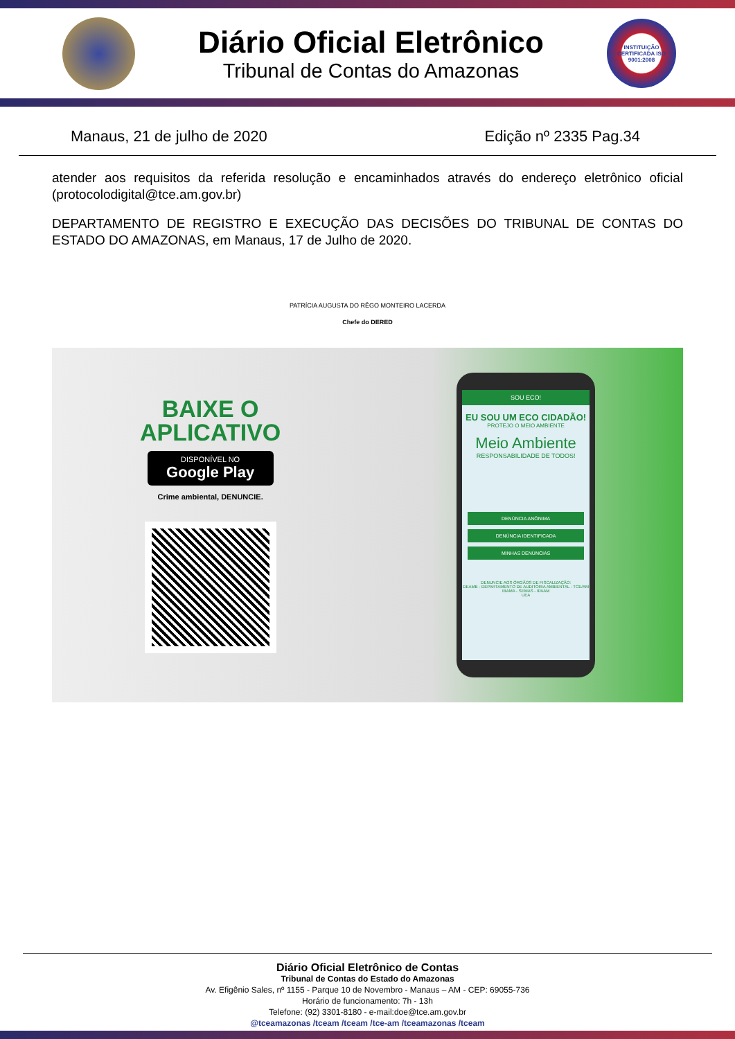Diário Oficial Eletrônico
Tribunal de Contas do Amazonas
INSTITUIÇÃO CERTIFICADA ISO 9001:2008
Manaus, 21 de julho de 2020 Edição nº 2335 Pag.34
atender aos requisitos da referida resolução e encaminhados através do endereço eletrônico oficial (protocolodigital@tce.am.gov.br)
DEPARTAMENTO DE REGISTRO E EXECUÇÃO DAS DECISÕES DO TRIBUNAL DE CONTAS DO ESTADO DO AMAZONAS, em Manaus, 17 de Julho de 2020.
PATRÍCIA AUGUSTA DO RÊGO MONTEIRO LACERDA
Chefe do DERED
BAIXE O
APLICATIVO
DISPONÍVEL NO
Google Play
Crime ambiental, DENUNCIE.
SOU ECO!
EU SOU UM ECO CIDADÃO!
PROTEJO O MEIO AMBIENTE
Meio Ambiente
RESPONSABILIDADE DE TODOS!
DENÚNCIA ANÔNIMA
DENÚNCIA IDENTIFICADA
MINHAS DENÚNCIAS
DENUNCIE AOS ÓRGÃOS DE FISCALIZAÇÃO:
DEAMB - DEPARTAMENTO DE AUDITORIA AMBIENTAL - TCE/AM
IBAMA - SEMAS - IPAAM
UEA
Diário Oficial Eletrônico de Contas
Tribunal de Contas do Estado do Amazonas
Av. Efigênio Sales, nº 1155 - Parque 10 de Novembro - Manaus – AM - CEP: 69055-736
Horário de funcionamento: 7h - 13h
Telefone: (92) 3301-8180 - e-mail:doe@tce.am.gov.br
@tceamazonas /tceam /tceam /tce-am /tceamazonas /tceam